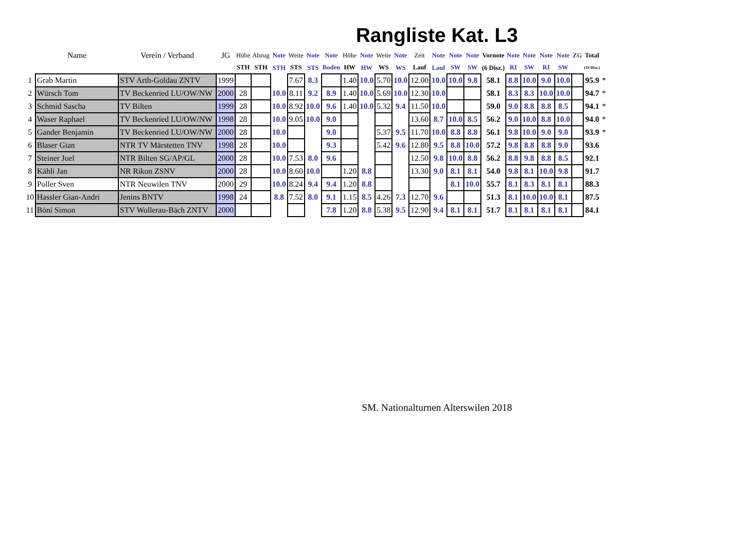Rangliste Kat. L3
| | Name | Verein / Verband | JG | Hübe | Abzug | Note | Weite | Note | Note | Höhe | Note | Weite | Note | Zeit | Note | Note | Note | Vornote | Note | Note | Note | Note | ZG | Total | |
| --- | --- | --- | --- | --- | --- | --- | --- | --- | --- | --- | --- | --- | --- | --- | --- | --- | --- | --- | --- | --- | --- | --- | --- | --- | --- |
| | | | | STH | STH | STH | STS | STS | Boden | HW | HW | WS | WS | Lauf | Lauf | SW | SW | (6 Disz.) | RI | SW | RI | SW | | (10 Disz.) | |
| 1 | Grab Martin | STV Arth-Goldau ZNTV | 1999 | | | | 7.67 | 8.3 | | 1.40 | 10.0 | 5.70 | 10.0 | 12.00 | 10.0 | 10.0 | 9.8 | 58.1 | 8.8 | 10.0 | 9.0 | 10.0 | | 95.9 | * |
| 2 | Würsch Tom | TV Beckenried LU/OW/NW | 2000 | 28 | | 10.0 | 8.11 | 9.2 | 8.9 | 1.40 | 10.0 | 5.69 | 10.0 | 12.30 | 10.0 | | | 58.1 | 8.3 | 8.3 | 10.0 | 10.0 | | 94.7 | * |
| 3 | Schmid Sascha | TV Bilten | 1999 | 28 | | 10.0 | 8.92 | 10.0 | 9.6 | 1.40 | 10.0 | 5.32 | 9.4 | 11.50 | 10.0 | | | 59.0 | 9.0 | 8.8 | 8.8 | 8.5 | | 94.1 | * |
| 4 | Waser Raphael | TV Beckenried LU/OW/NW | 1998 | 28 | | 10.0 | 9.05 | 10.0 | 9.0 | | | | | 13.60 | 8.7 | 10.0 | 8.5 | 56.2 | 9.0 | 10.0 | 8.8 | 10.0 | | 94.0 | * |
| 5 | Gander Benjamin | TV Beckenried LU/OW/NW | 2000 | 28 | | 10.0 | | | 9.0 | | | 5.37 | 9.5 | 11.70 | 10.0 | 8.8 | 8.8 | 56.1 | 9.8 | 10.0 | 9.0 | 9.0 | | 93.9 | * |
| 6 | Blaser Gian | NTR TV Märstetten TNV | 1998 | 28 | | 10.0 | | | 9.3 | | | 5.42 | 9.6 | 12.80 | 9.5 | 8.8 | 10.0 | 57.2 | 9.8 | 8.8 | 8.8 | 9.0 | | 93.6 | |
| 7 | Steiner Joel | NTR Bilten SG/AP/GL | 2000 | 28 | | 10.0 | 7.53 | 8.0 | 9.6 | | | | | 12.50 | 9.8 | 10.0 | 8.8 | 56.2 | 8.8 | 9.8 | 8.8 | 8.5 | | 92.1 | |
| 8 | Kähli Jan | NR Rikon ZSNV | 2000 | 28 | | 10.0 | 8.60 | 10.0 | | 1.20 | 8.8 | | | 13.30 | 9.0 | 8.1 | 8.1 | 54.0 | 9.8 | 8.1 | 10.0 | 9.8 | | 91.7 | |
| 9 | Poller Sven | NTR Neuwilen TNV | 2000 | 29 | | 10.0 | 8.24 | 9.4 | 9.4 | 1.20 | 8.8 | | | | | 8.1 | 10.0 | 55.7 | 8.1 | 8.3 | 8.1 | 8.1 | | 88.3 | |
| 10 | Hassler Gian-Andri | Jenins BNTV | 1998 | 24 | | 8.8 | 7.52 | 8.0 | 9.1 | 1.15 | 8.5 | 4.26 | 7.3 | 12.70 | 9.6 | | | 51.3 | 8.1 | 10.0 | 10.0 | 8.1 | | 87.5 | |
| 11 | Böni Simon | STV Wollerau-Bäch ZNTV | 2000 | | | | | | 7.8 | 1.20 | 8.8 | 5.38 | 9.5 | 12.90 | 9.4 | 8.1 | 8.1 | 51.7 | 8.1 | 8.1 | 8.1 | 8.1 | | 84.1 | |
SM. Nationalturnen Alterswilen 2018